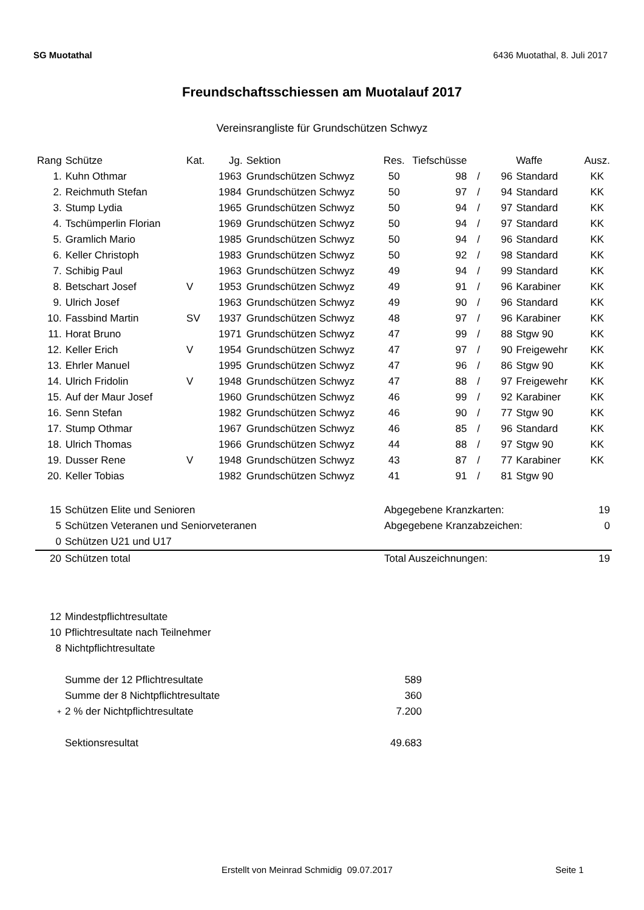SG Muotathal 6436 Muotathal, 8. Juli 2017
Freundschaftsschiessen am Muotalauf 2017
Vereinsrangliste für Grundschützen Schwyz
| Rang | Schütze | Kat. | Jg. | Sektion | Res. | Tiefschüsse | | | Waffe | Ausz. |
| --- | --- | --- | --- | --- | --- | --- | --- | --- | --- | --- |
| 1. | Kuhn Othmar | | 1963 | Grundschützen Schwyz | 50 | 98 | / | 96 | Standard | KK |
| 2. | Reichmuth Stefan | | 1984 | Grundschützen Schwyz | 50 | 97 | / | 94 | Standard | KK |
| 3. | Stump Lydia | | 1965 | Grundschützen Schwyz | 50 | 94 | / | 97 | Standard | KK |
| 4. | Tschümperlin Florian | | 1969 | Grundschützen Schwyz | 50 | 94 | / | 97 | Standard | KK |
| 5. | Gramlich Mario | | 1985 | Grundschützen Schwyz | 50 | 94 | / | 96 | Standard | KK |
| 6. | Keller Christoph | | 1983 | Grundschützen Schwyz | 50 | 92 | / | 98 | Standard | KK |
| 7. | Schibig Paul | | 1963 | Grundschützen Schwyz | 49 | 94 | / | 99 | Standard | KK |
| 8. | Betschart Josef | V | 1953 | Grundschützen Schwyz | 49 | 91 | / | 96 | Karabiner | KK |
| 9. | Ulrich Josef | | 1963 | Grundschützen Schwyz | 49 | 90 | / | 96 | Standard | KK |
| 10. | Fassbind Martin | SV | 1937 | Grundschützen Schwyz | 48 | 97 | / | 96 | Karabiner | KK |
| 11. | Horat Bruno | | 1971 | Grundschützen Schwyz | 47 | 99 | / | 88 | Stgw 90 | KK |
| 12. | Keller Erich | V | 1954 | Grundschützen Schwyz | 47 | 97 | / | 90 | Freigewehr | KK |
| 13. | Ehrler Manuel | | 1995 | Grundschützen Schwyz | 47 | 96 | / | 86 | Stgw 90 | KK |
| 14. | Ulrich Fridolin | V | 1948 | Grundschützen Schwyz | 47 | 88 | / | 97 | Freigewehr | KK |
| 15. | Auf der Maur Josef | | 1960 | Grundschützen Schwyz | 46 | 99 | / | 92 | Karabiner | KK |
| 16. | Senn Stefan | | 1982 | Grundschützen Schwyz | 46 | 90 | / | 77 | Stgw 90 | KK |
| 17. | Stump Othmar | | 1967 | Grundschützen Schwyz | 46 | 85 | / | 96 | Standard | KK |
| 18. | Ulrich Thomas | | 1966 | Grundschützen Schwyz | 44 | 88 | / | 97 | Stgw 90 | KK |
| 19. | Dusser Rene | V | 1948 | Grundschützen Schwyz | 43 | 87 | / | 77 | Karabiner | KK |
| 20. | Keller Tobias | | 1982 | Grundschützen Schwyz | 41 | 91 | / | 81 | Stgw 90 | |
| 15 | Schützen Elite und Senioren | Abgegebene Kranzkarten: | 19 |
| 5 | Schützen Veteranen und Seniorveteranen | Abgegebene Kranzabzeichen: | 0 |
| 0 | Schützen U21 und U17 | | |
| 20 | Schützen total | Total Auszeichnungen: | 19 |
| 12 | Mindestpflichtresultate | |
| 10 | Pflichtresultate nach Teilnehmer | |
| 8 | Nichtpflichtresultate | |
| | Summe der 12 Pflichtresultate | 589 |
| | Summe der 8 Nichtpflichtresultate | 360 |
| + | 2 % der Nichtpflichtresultate | 7.200 |
| | Sektionsresultat | 49.683 |
Erstellt von Meinrad Schmidig 09.07.2017 Seite 1